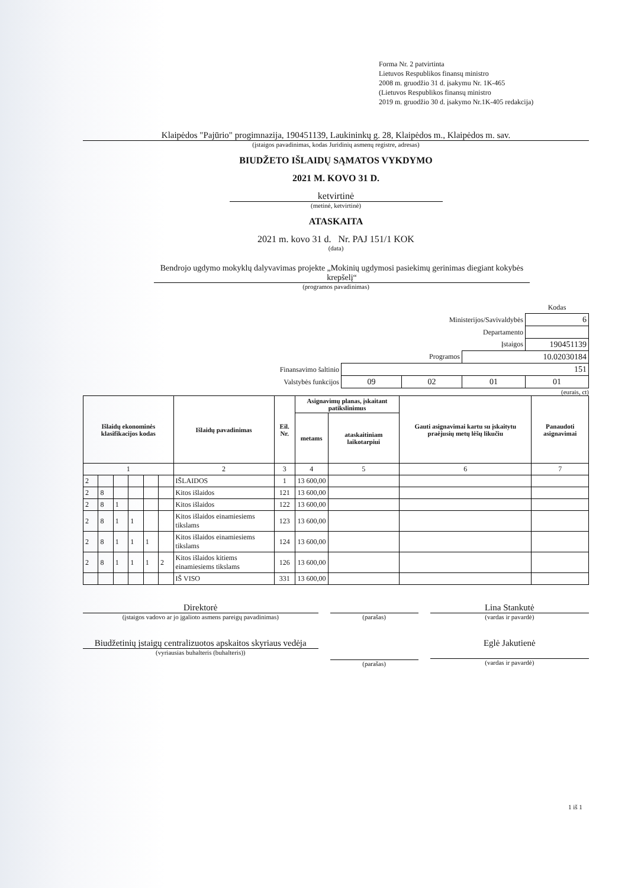Forma Nr. 2 patvirtinta
Lietuvos Respublikos finansų ministro
2008 m. gruodžio 31 d. įsakymu Nr. 1K-465
(Lietuvos Respublikos finansų ministro
2019 m. gruodžio 30 d. įsakymo Nr.1K-405 redakcija)
Klaipėdos "Pajūrio" progimnazija, 190451139, Laukininkų g. 28, Klaipėdos m., Klaipėdos m. sav.
(įstaigos pavadinimas, kodas Juridinių asmenų registre, adresas)
BIUDŽETO IŠLAIDŲ SĄMATOS VYKDYMO
2021 M. KOVO 31 D.
ketvirtinė
(metinė, ketvirtinė)
ATASKAITA
2021 m. kovo 31 d. Nr. PAJ 151/1 KOK
(data)
Bendrojo ugdymo mokyklų dalyvavimas projekte „Mokinių ugdymosi pasiekimų gerinimas diegiant kokybės krepšelį“
(programos pavadinimas)
| | | | | Kodas |
| Ministerijos/Savivaldybės | | | | 6 |
| Departamento | | | | |
| Įstaigos | | | | 190451139 |
| Programos | | | 10.02030184 | |
| Finansavimo šaltinio | 151 | | | |
| Valstybės funkcijos | 09 | 02 | 01 | 01 |
(eurais, ct)
| Išlaidų ekonominės klasifikacijos kodas | | | | | | Išlaidų pavadinimas | Eil. Nr. | Asignavimų planas, įskaitant patikslinimus | | Gauti asignavimai kartu su įskaitytu praėjusių metų lėšų likučiu | Panaudoti asignavimai |
| --- | --- | --- | --- | --- | --- | --- | --- | --- | --- | --- | --- |
| | | | | | | | | metams | ataskaitiniam laikotarpiui | | |
| 1 | | | | | | 2 | 3 | 4 | 5 | 6 | 7 |
| 2 | | | | | | IŠLAIDOS | 1 | 13 600,00 | | | |
| 2 | 8 | | | | | Kitos išlaidos | 121 | 13 600,00 | | | |
| 2 | 8 | 1 | | | | Kitos išlaidos | 122 | 13 600,00 | | | |
| 2 | 8 | 1 | 1 | | | Kitos išlaidos einamiesiems tikslams | 123 | 13 600,00 | | | |
| 2 | 8 | 1 | 1 | 1 | | Kitos išlaidos einamiesiems tikslams | 124 | 13 600,00 | | | |
| 2 | 8 | 1 | 1 | 1 | 2 | Kitos išlaidos kitiems einamiesiems tikslams | 126 | 13 600,00 | | | |
| | | | | | | IŠ VISO | 331 | 13 600,00 | | | |
Direktorė
(įstaigos vadovo ar jo įgalioto asmens pareigų pavadinimas)
(parašas)
Lina Stankutė
(vardas ir pavardė)
Biudžetinių įstaigų centralizuotos apskaitos skyriaus vedėja
(vyriausias buhalteris (buhalteris))
(parašas)
Eglė Jakutienė
(vardas ir pavardė)
1 iš 1